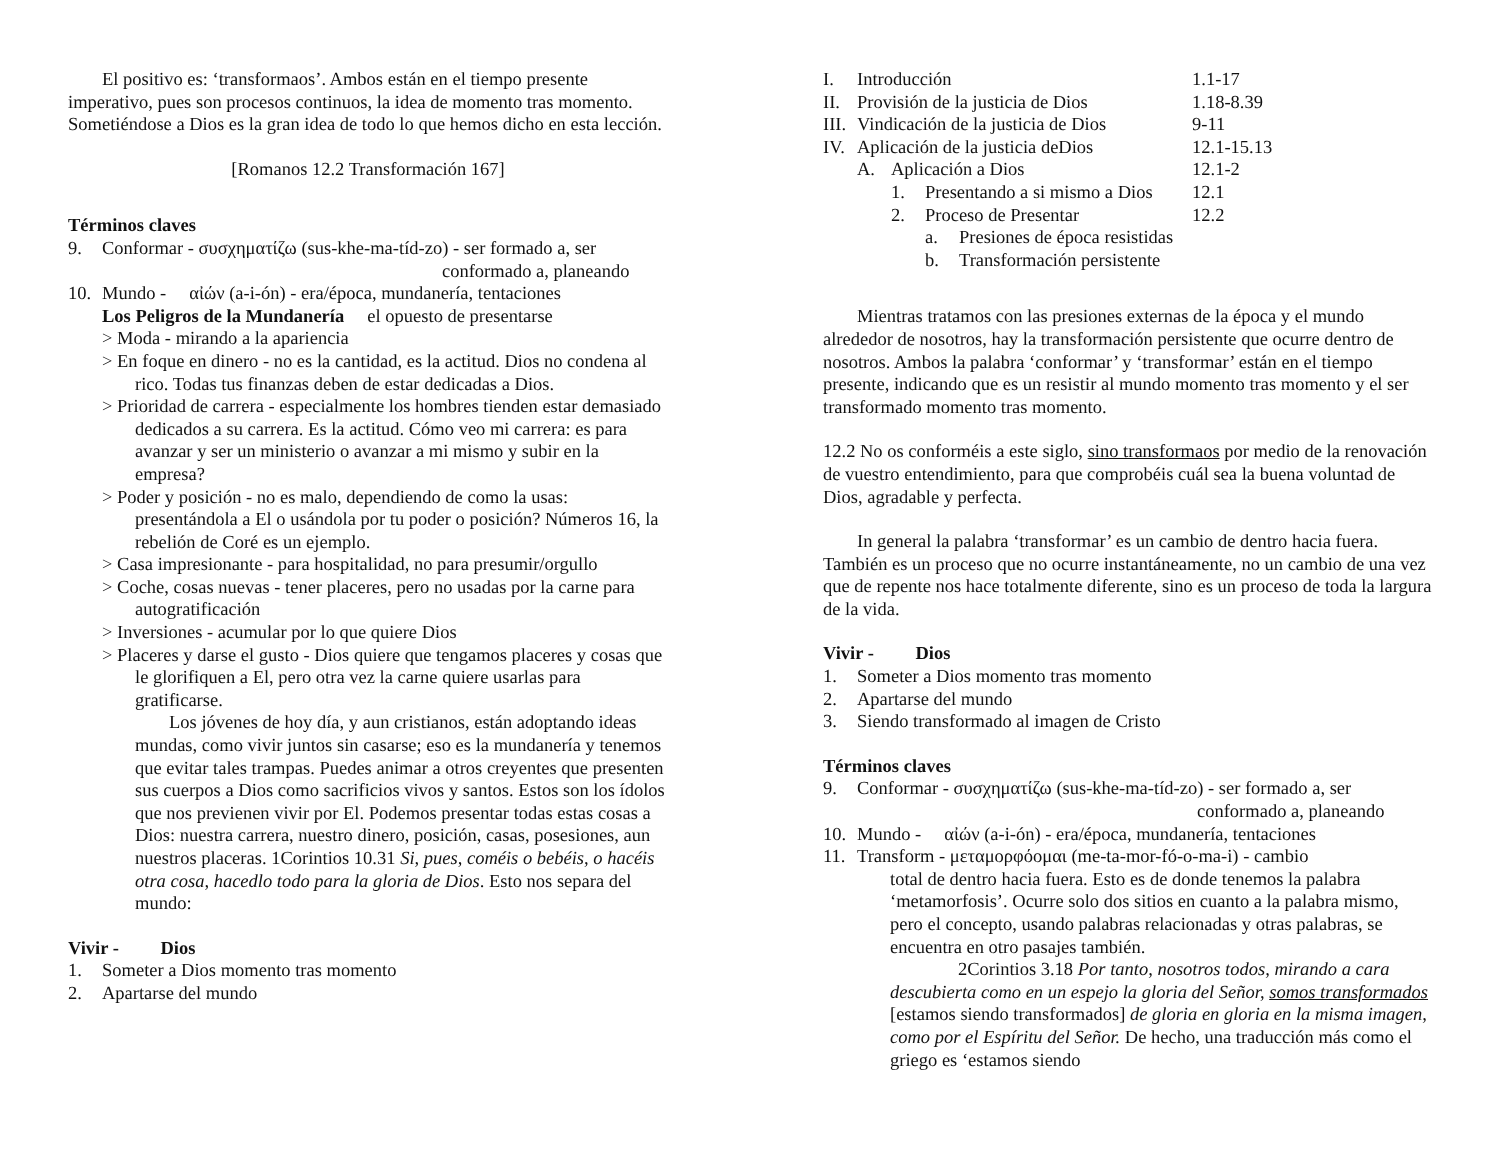El positivo es: ‘transformaos’. Ambos están en el tiempo presente imperativo, pues son procesos continuos, la idea de momento tras momento. Sometiéndose a Dios es la gran idea de todo lo que hemos dicho en esta lección.
[Romanos 12.2 Transformación 167]
Términos claves
9. Conformar - συσχηματίζω (sus-khe-ma-tíd-zo) - ser formado a, ser
conformado a, planeando
10. Mundo - αἰών (a-i-ón) - era/época, mundanería, tentaciones
Los Peligros de la Mundanería el opuesto de presentarse
> Moda - mirando a la apariencia
> En foque en dinero - no es la cantidad, es la actitud. Dios no condena al rico. Todas tus finanzas deben de estar dedicadas a Dios.
> Prioridad de carrera - especialmente los hombres tienden estar demasiado dedicados a su carrera. Es la actitud. Cómo veo mi carrera: es para avanzar y ser un ministerio o avanzar a mi mismo y subir en la empresa?
> Poder y posición - no es malo, dependiendo de como la usas: presentándola a El o usándola por tu poder o posición? Números 16, la rebelión de Coré es un ejemplo.
> Casa impresionante - para hospitalidad, no para presumir/orgullo
> Coche, cosas nuevas - tener placeres, pero no usadas por la carne para autogratificación
> Inversiones - acumular por lo que quiere Dios
> Placeres y darse el gusto - Dios quiere que tengamos placeres y cosas que le glorifiquen a El, pero otra vez la carne quiere usarlas para gratificarse.
Los jóvenes de hoy día, y aun cristianos, están adoptando ideas mundas, como vivir juntos sin casarse; eso es la mundanería y tenemos que evitar tales trampas. Puedes animar a otros creyentes que presenten sus cuerpos a Dios como sacrificios vivos y santos. Estos son los ídolos que nos previenen vivir por El. Podemos presentar todas estas cosas a Dios: nuestra carrera, nuestro dinero, posición, casas, posesiones, aun nuestros placeras. 1Corintios 10.31 Si, pues, coméis o bebéis, o hacéis otra cosa, hacedlo todo para la gloria de Dios. Esto nos separa del mundo:
Vivir - Dios
1. Someter a Dios momento tras momento
2. Apartarse del mundo
I. Introducción 1.1-17
II. Provisión de la justicia de Dios 1.18-8.39
III. Vindicación de la justicia de Dios 9-11
IV. Aplicación de la justicia deDios 12.1-15.13
A. Aplicación a Dios 12.1-2
1. Presentando a si mismo a Dios 12.1
2. Proceso de Presentar 12.2
a. Presiones de época resistidas
b. Transformación persistente
Mientras tratamos con las presiones externas de la época y el mundo alrededor de nosotros, hay la transformación persistente que ocurre dentro de nosotros. Ambos la palabra ‘conformar’ y ‘transformar’ están en el tiempo presente, indicando que es un resistir al mundo momento tras momento y el ser transformado momento tras momento.
12.2 No os conforméis a este siglo, sino transformaos por medio de la renovación de vuestro entendimiento, para que comprobéis cuál sea la buena voluntad de Dios, agradable y perfecta.
In general la palabra ‘transformar’ es un cambio de dentro hacia fuera. También es un proceso que no ocurre instantáneamente, no un cambio de una vez que de repente nos hace totalmente diferente, sino es un proceso de toda la largura de la vida.
Vivir - Dios
1. Someter a Dios momento tras momento
2. Apartarse del mundo
3. Siendo transformado al imagen de Cristo
Términos claves
9. Conformar - συσχηματίζω (sus-khe-ma-tíd-zo) - ser formado a, ser
conformado a, planeando
10. Mundo - αἰών (a-i-ón) - era/época, mundanería, tentaciones
11. Transform - μεταμορφόομαι (me-ta-mor-fó-o-ma-i) - cambio
total de dentro hacia fuera. Esto es de donde tenemos la palabra ‘metamorfosis’. Ocurre solo dos sitios en cuanto a la palabra mismo, pero el concepto, usando palabras relacionadas y otras palabras, se encuentra en otro pasajes también.
2Corintios 3.18 Por tanto, nosotros todos, mirando a cara descubierta como en un espejo la gloria del Señor, somos transformados [estamos siendo transformados] de gloria en gloria en la misma imagen, como por el Espíritu del Señor. De hecho, una traducción más como el griego es ‘estamos siendo